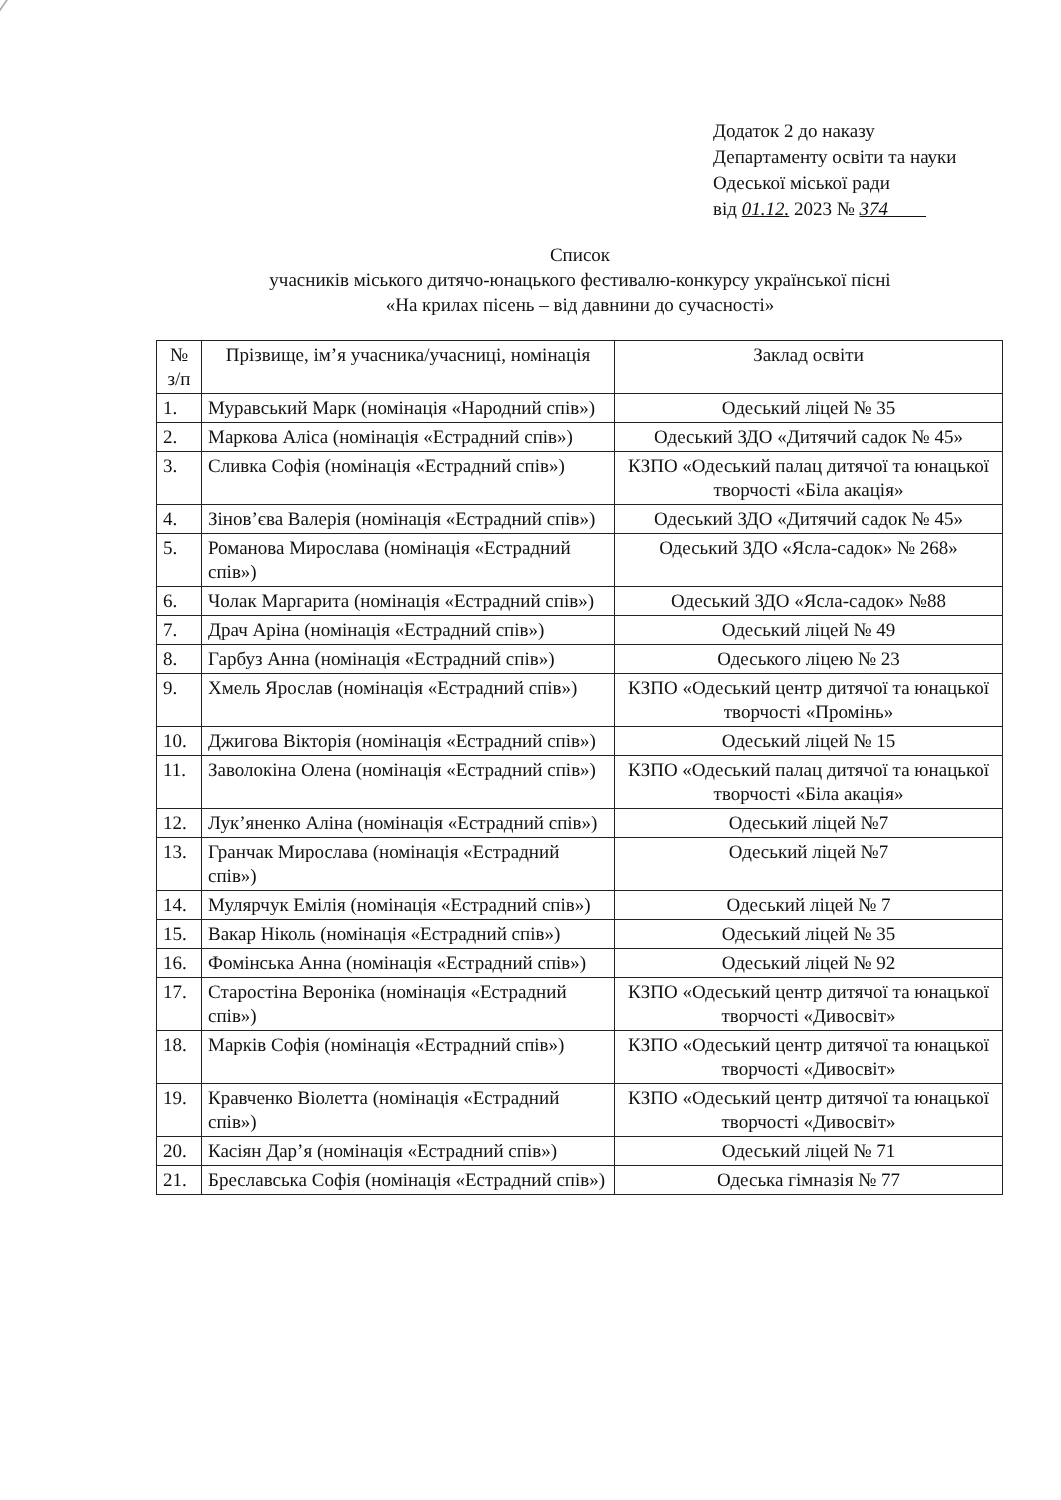Додаток 2 до наказу
Департаменту освіти та науки
Одеської міської ради
від 01.12. 2023 № 374
Список
учасників міського дитячо-юнацького фестивалю-конкурсу української пісні
«На крилах пісень – від давнини до сучасності»
| № з/п | Прізвище, ім’я учасника/учасниці, номінація | Заклад освіти |
| --- | --- | --- |
| 1. | Муравський Марк (номінація «Народний спів») | Одеський ліцей № 35 |
| 2. | Маркова Аліса (номінація «Естрадний спів») | Одеський ЗДО «Дитячий садок № 45» |
| 3. | Сливка Софія (номінація «Естрадний спів») | КЗПО «Одеський палац дитячої та юнацької творчості «Біла акація» |
| 4. | Зінов’єва Валерія (номінація «Естрадний спів») | Одеський ЗДО «Дитячий садок № 45» |
| 5. | Романова Мирослава (номінація «Естрадний спів») | Одеський ЗДО «Ясла-садок» № 268» |
| 6. | Чолак Маргарита (номінація «Естрадний спів») | Одеський ЗДО «Ясла-садок» №88 |
| 7. | Драч Аріна (номінація «Естрадний спів») | Одеський ліцей № 49 |
| 8. | Гарбуз Анна (номінація «Естрадний спів») | Одеського ліцею № 23 |
| 9. | Хмель Ярослав (номінація «Естрадний спів») | КЗПО «Одеський центр дитячої та юнацької творчості «Промінь» |
| 10. | Джигова Вікторія (номінація «Естрадний спів») | Одеський ліцей № 15 |
| 11. | Заволокіна Олена (номінація «Естрадний спів») | КЗПО «Одеський палац дитячої та юнацької творчості «Біла акація» |
| 12. | Лук’яненко Аліна (номінація «Естрадний спів») | Одеський ліцей №7 |
| 13. | Гранчак Мирослава (номінація «Естрадний спів») | Одеський ліцей №7 |
| 14. | Мулярчук Емілія (номінація «Естрадний спів») | Одеський ліцей № 7 |
| 15. | Вакар Ніколь (номінація «Естрадний спів») | Одеський ліцей № 35 |
| 16. | Фомінська Анна (номінація «Естрадний спів») | Одеський ліцей № 92 |
| 17. | Старостіна Вероніка (номінація «Естрадний спів») | КЗПО «Одеський центр дитячої та юнацької творчості «Дивосвіт» |
| 18. | Марків Софія (номінація «Естрадний спів») | КЗПО «Одеський центр дитячої та юнацької творчості «Дивосвіт» |
| 19. | Кравченко Віолетта (номінація «Естрадний спів») | КЗПО «Одеський центр дитячої та юнацької творчості «Дивосвіт» |
| 20. | Касіян Дар’я (номінація «Естрадний спів») | Одеський ліцей № 71 |
| 21. | Бреславська Софія (номінація «Естрадний спів») | Одеська гімназія № 77 |